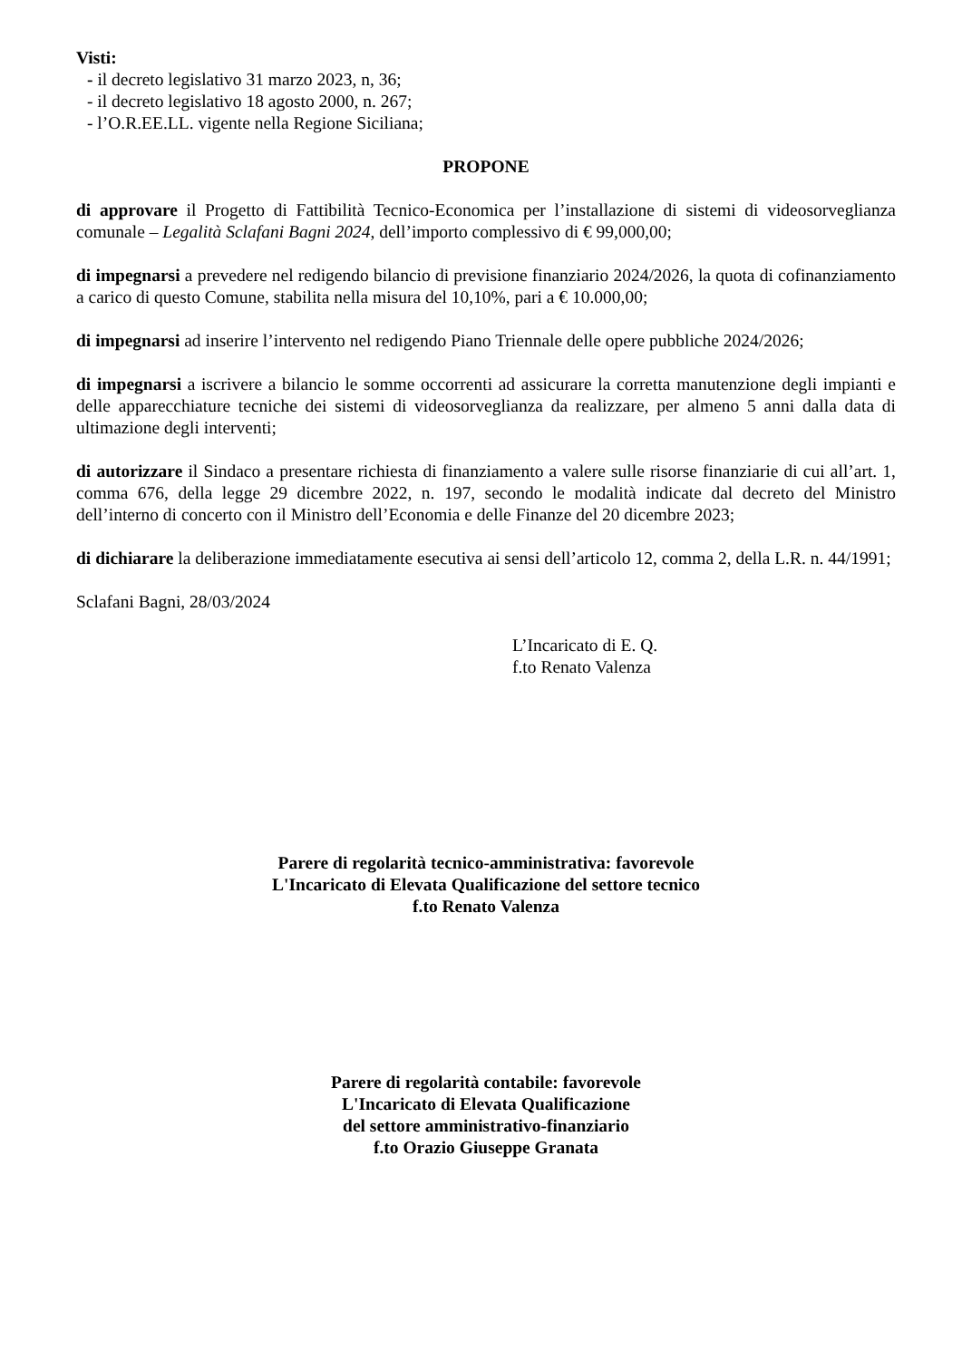Visti:
- il decreto legislativo 31 marzo 2023, n, 36;
- il decreto legislativo 18 agosto 2000, n. 267;
- l’O.R.EE.LL. vigente nella Regione Siciliana;
PROPONE
di approvare il Progetto di Fattibilità Tecnico-Economica per l’installazione di sistemi di videosorveglianza comunale – Legalità Sclafani Bagni 2024, dell’importo complessivo di € 99,000,00;
di impegnarsi a prevedere nel redigendo bilancio di previsione finanziario 2024/2026, la quota di cofinanziamento a carico di questo Comune, stabilita nella misura del 10,10%, pari a € 10.000,00;
di impegnarsi ad inserire l’intervento nel redigendo Piano Triennale delle opere pubbliche 2024/2026;
di impegnarsi a iscrivere a bilancio le somme occorrenti ad assicurare la corretta manutenzione degli impianti e delle apparecchiature tecniche dei sistemi di videosorveglianza da realizzare, per almeno 5 anni dalla data di ultimazione degli interventi;
di autorizzare il Sindaco a presentare richiesta di finanziamento a valere sulle risorse finanziarie di cui all’art. 1, comma 676, della legge 29 dicembre 2022, n. 197, secondo le modalità indicate dal decreto del Ministro dell’interno di concerto con il Ministro dell’Economia e delle Finanze del 20 dicembre 2023;
di dichiarare la deliberazione immediatamente esecutiva ai sensi dell’articolo 12, comma 2, della L.R. n. 44/1991;
Sclafani Bagni, 28/03/2024
L’Incaricato di E. Q.
f.to Renato Valenza
Parere di regolarità tecnico-amministrativa: favorevole
L'Incaricato di Elevata Qualificazione del settore tecnico
f.to Renato Valenza
Parere di regolarità contabile: favorevole
L'Incaricato di Elevata Qualificazione
del settore amministrativo-finanziario
f.to Orazio Giuseppe Granata